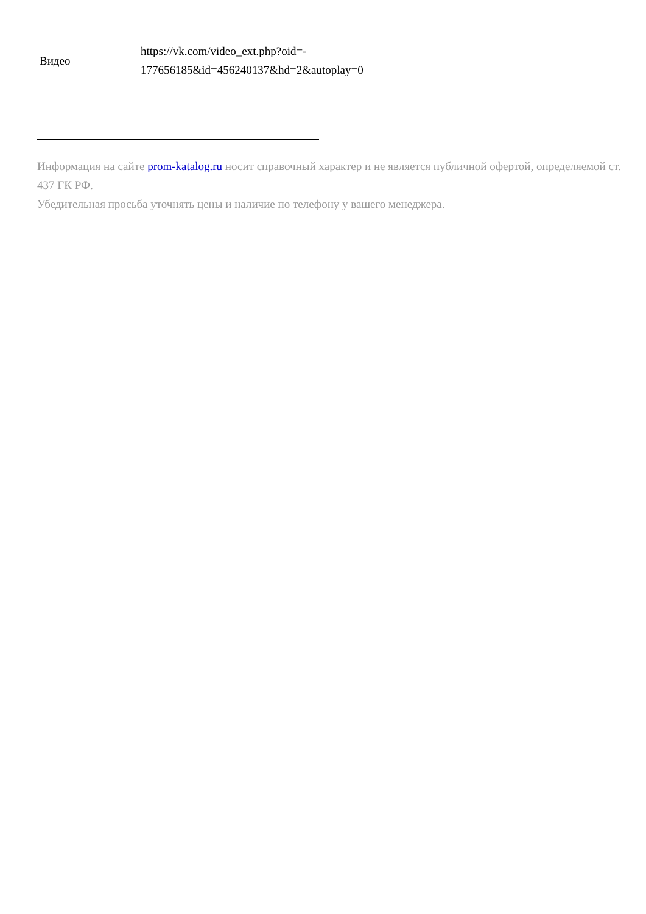| Видео | https://vk.com/video_ext.php?oid=- 177656185&id=456240137&hd=2&autoplay=0 |
Информация на сайте prom-katalog.ru носит справочный характер и не является публичной офертой, определяемой ст. 437 ГК РФ.
Убедительная просьба уточнять цены и наличие по телефону у вашего менеджера.